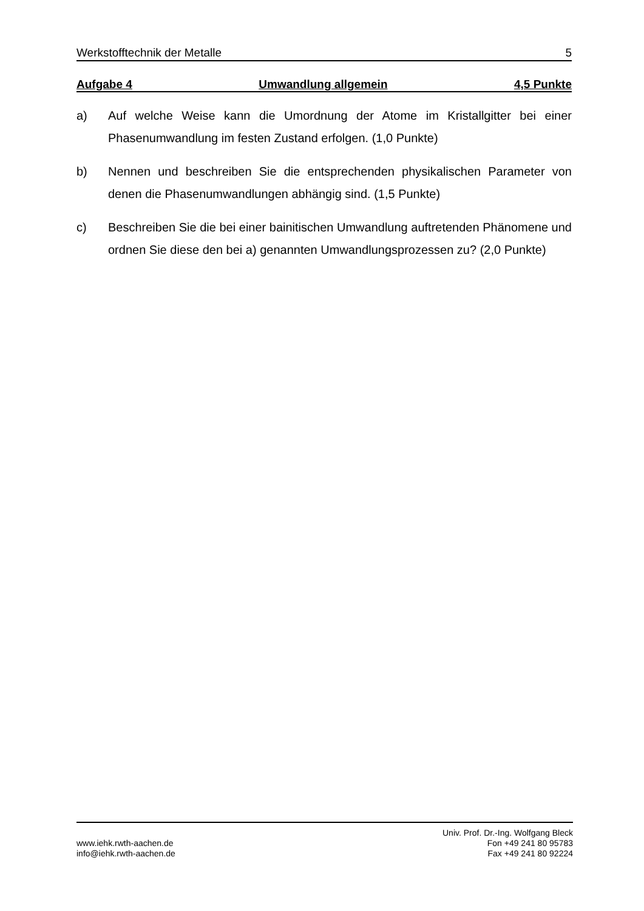Werkstofftechnik der Metalle 5
Aufgabe 4 Umwandlung allgemein 4,5 Punkte
a) Auf welche Weise kann die Umordnung der Atome im Kristallgitter bei einer Phasenumwandlung im festen Zustand erfolgen. (1,0 Punkte)
b) Nennen und beschreiben Sie die entsprechenden physikalischen Parameter von denen die Phasenumwandlungen abhängig sind. (1,5 Punkte)
c) Beschreiben Sie die bei einer bainitischen Umwandlung auftretenden Phänomene und ordnen Sie diese den bei a) genannten Umwandlungsprozessen zu? (2,0 Punkte)
www.iehk.rwth-aachen.de
info@iehk.rwth-aachen.de
Univ. Prof. Dr.-Ing. Wolfgang Bleck
Fon +49 241 80 95783
Fax +49 241 80 92224